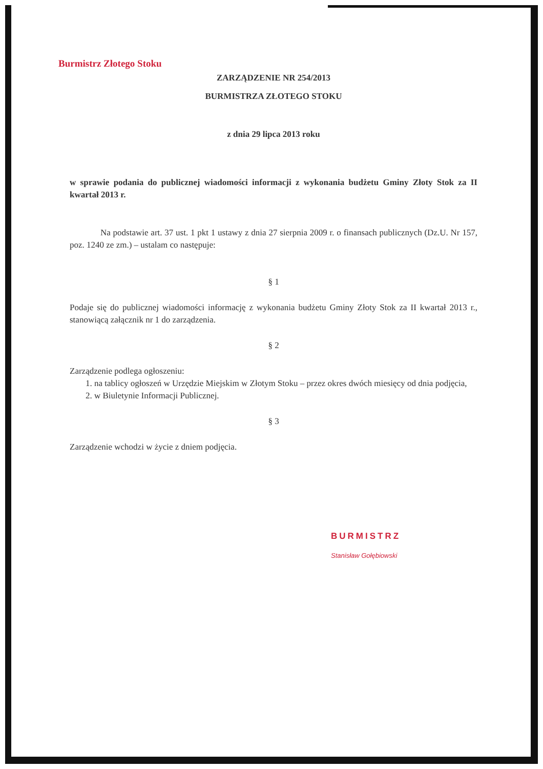Burmistrz Złotego Stoku
ZARZĄDZENIE NR 254/2013
BURMISTRZA ZŁOTEGO STOKU
z dnia 29 lipca 2013 roku
w sprawie podania do publicznej wiadomości informacji z wykonania budżetu Gminy Złoty Stok za II kwartał 2013 r.
Na podstawie art. 37 ust. 1 pkt 1 ustawy z dnia 27 sierpnia 2009 r. o finansach publicznych (Dz.U. Nr 157, poz. 1240 ze zm.) – ustalam co następuje:
§ 1
Podaje się do publicznej wiadomości informację z wykonania budżetu Gminy Złoty Stok za II kwartał 2013 r., stanowiącą załącznik nr 1 do zarządzenia.
§ 2
Zarządzenie podlega ogłoszeniu:
1. na tablicy ogłoszeń w Urzędzie Miejskim w Złotym Stoku – przez okres dwóch miesięcy od dnia podjęcia,
2. w Biuletynie Informacji Publicznej.
§ 3
Zarządzenie wchodzi w życie z dniem podjęcia.
BURMISTRZ
Stanisław Gołębiowski